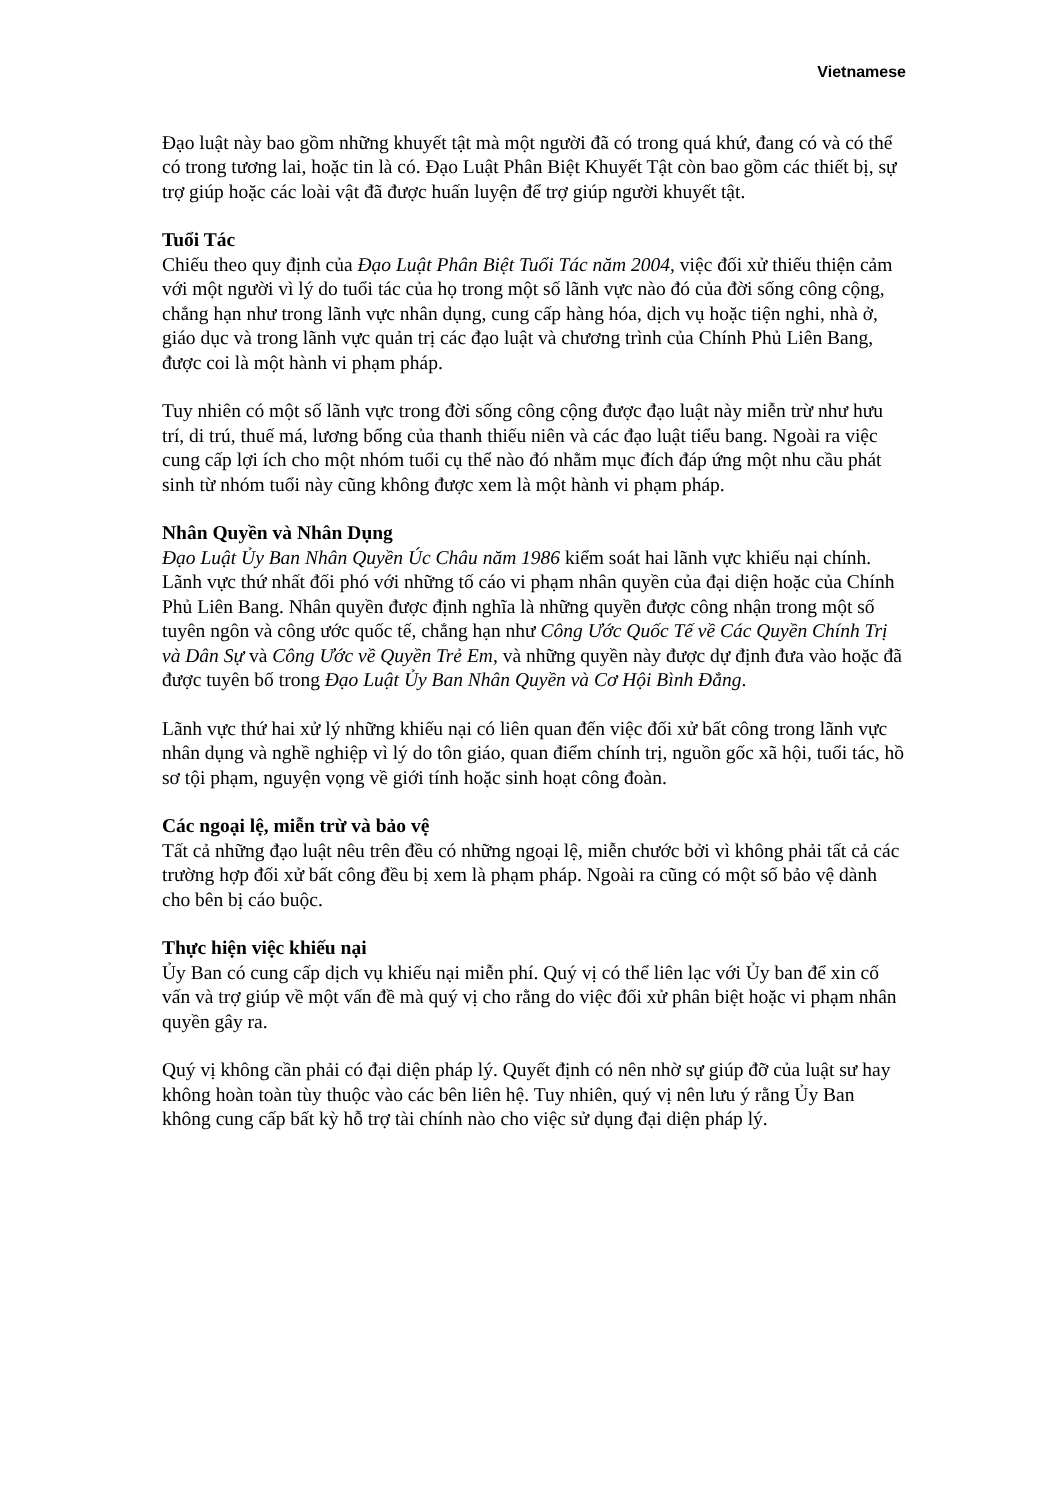Vietnamese
Đạo luật này bao gồm những khuyết tật mà một người đã có trong quá khứ, đang có và có thể có trong tương lai, hoặc tin là có. Đạo Luật Phân Biệt Khuyết Tật còn bao gồm các thiết bị, sự trợ giúp hoặc các loài vật đã được huấn luyện để trợ giúp người khuyết tật.
Tuổi Tác
Chiếu theo quy định của Đạo Luật Phân Biệt Tuổi Tác năm 2004, việc đối xử thiếu thiện cảm với một người vì lý do tuổi tác của họ trong một số lãnh vực nào đó của đời sống công cộng, chẳng hạn như trong lãnh vực nhân dụng, cung cấp hàng hóa, dịch vụ hoặc tiện nghi, nhà ở, giáo dục và trong lãnh vực quản trị các đạo luật và chương trình của Chính Phủ Liên Bang, được coi là một hành vi phạm pháp.
Tuy nhiên có một số lãnh vực trong đời sống công cộng được đạo luật này miễn trừ như hưu trí, di trú, thuế má, lương bổng của thanh thiếu niên và các đạo luật tiểu bang. Ngoài ra việc cung cấp lợi ích cho một nhóm tuổi cụ thể nào đó nhằm mục đích đáp ứng một nhu cầu phát sinh từ nhóm tuổi này cũng không được xem là một hành vi phạm pháp.
Nhân Quyền và Nhân Dụng
Đạo Luật Ủy Ban Nhân Quyền Úc Châu năm 1986 kiểm soát hai lãnh vực khiếu nại chính. Lãnh vực thứ nhất đối phó với những tố cáo vi phạm nhân quyền của đại diện hoặc của Chính Phủ Liên Bang. Nhân quyền được định nghĩa là những quyền được công nhận trong một số tuyên ngôn và công ước quốc tế, chẳng hạn như Công Ước Quốc Tế về Các Quyền Chính Trị và Dân Sự và Công Ước về Quyền Trẻ Em, và những quyền này được dự định đưa vào hoặc đã được tuyên bố trong Đạo Luật Ủy Ban Nhân Quyền và Cơ Hội Bình Đẳng.
Lãnh vực thứ hai xử lý những khiếu nại có liên quan đến việc đối xử bất công trong lãnh vực nhân dụng và nghề nghiệp vì lý do tôn giáo, quan điểm chính trị, nguồn gốc xã hội, tuổi tác, hồ sơ tội phạm, nguyện vọng về giới tính hoặc sinh hoạt công đoàn.
Các ngoại lệ, miễn trừ và bảo vệ
Tất cả những đạo luật nêu trên đều có những ngoại lệ, miễn chước bởi vì không phải tất cả các trường hợp đối xử bất công đều bị xem là phạm pháp. Ngoài ra cũng có một số bảo vệ dành cho bên bị cáo buộc.
Thực hiện việc khiếu nại
Ủy Ban có cung cấp dịch vụ khiếu nại miễn phí. Quý vị có thể liên lạc với Ủy ban để xin cố vấn và trợ giúp về một vấn đề mà quý vị cho rằng do việc đối xử phân biệt hoặc vi phạm nhân quyền gây ra.
Quý vị không cần phải có đại diện pháp lý. Quyết định có nên nhờ sự giúp đỡ của luật sư hay không hoàn toàn tùy thuộc vào các bên liên hệ. Tuy nhiên, quý vị nên lưu ý rằng Ủy Ban không cung cấp bất kỳ hỗ trợ tài chính nào cho việc sử dụng đại diện pháp lý.